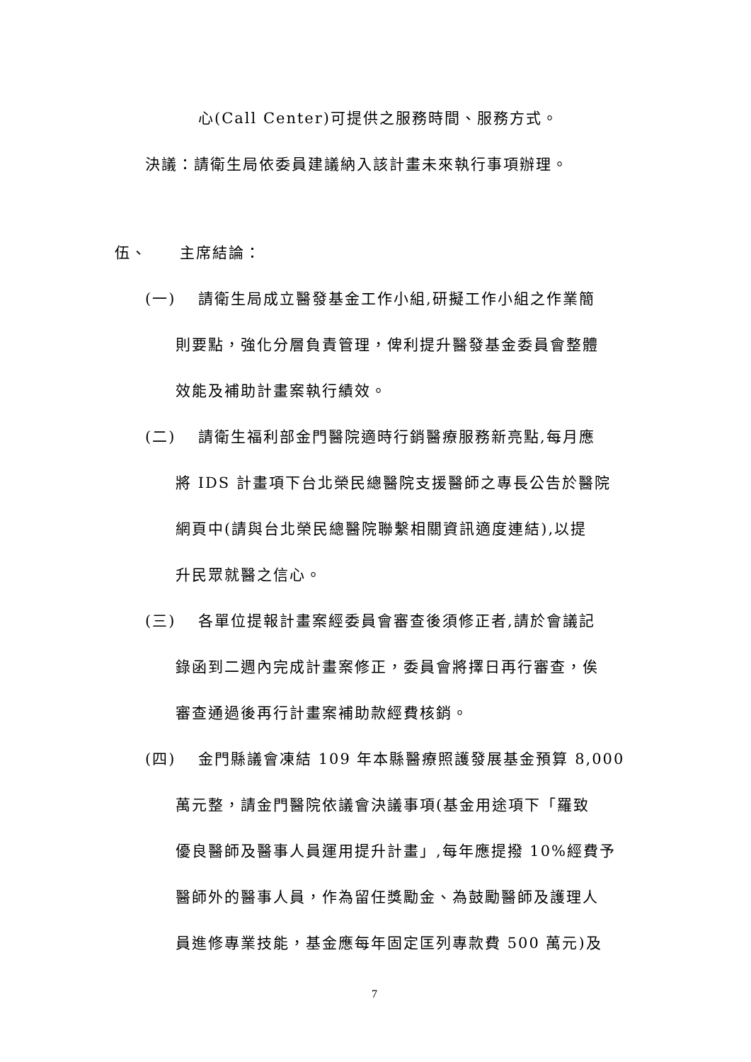心(Call Center)可提供之服務時間、服務方式。
決議：請衛生局依委員建議納入該計畫未來執行事項辦理。
伍、　　主席結論：
(一)　 請衛生局成立醫發基金工作小組,研擬工作小組之作業簡
則要點，強化分層負責管理，俾利提升醫發基金委員會整體
效能及補助計畫案執行績效。
(二)　 請衛生福利部金門醫院適時行銷醫療服務新亮點,每月應
將 IDS 計畫項下台北榮民總醫院支援醫師之專長公告於醫院
網頁中(請與台北榮民總醫院聯繫相關資訊適度連結),以提
升民眾就醫之信心。
(三)　 各單位提報計畫案經委員會審查後須修正者,請於會議記
錄函到二週內完成計畫案修正，委員會將擇日再行審查，俟
審查通過後再行計畫案補助款經費核銷。
(四)　 金門縣議會凍結 109 年本縣醫療照護發展基金預算 8,000
萬元整，請金門醫院依議會決議事項(基金用途項下「羅致
優良醫師及醫事人員運用提升計畫」,每年應提撥 10%經費予
醫師外的醫事人員，作為留任獎勵金、為鼓勵醫師及護理人
員進修專業技能，基金應每年固定匡列專款費 500 萬元)及
7